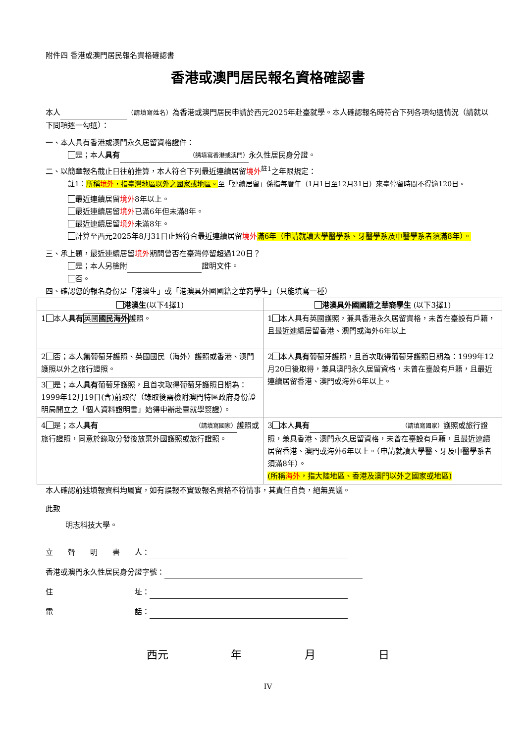附件四 香港或澳門居民報名資格確認書
香港或澳門居民報名資格確認書
本人 （請填寫姓名）為香港或澳門居民申請於西元2025年赴臺就學。本人確認報名時符合下列各項勾選情況（請就以下問項逐一勾選）：
一、本人具有香港或澳門永久居留資格證件：
是；本人具有 （請填寫香港或澳門） 永久性居民身分證。
二、以簡章報名截止日往前推算，本人符合下列最近連續居留境外<sup>註1</sup>之年限規定：
註1：所稱境外，指臺灣地區以外之國家或地區。至「連續居留」係指每曆年（1月1日至12月31日）來臺停留時間不得逾120日。
最近連續居留境外8年以上。
最近連續居留境外已滿6年但未滿8年。
最近連續居留境外未滿8年。
計算至西元2025年8月31日止始符合最近連續居留境外 滿6年（申請就讀大學醫學系、牙醫學系及中醫學系者須滿8年）。
三、承上題，最近連續居留境外期間曾否在臺灣停留超過120日？
是；本人另檢附 證明文件。
否。
四、確認您的報名身份是「港澳生」或「港澳具外國國籍之華裔學生」（只能填寫一種）
| 港澳生 (以下4擇1) | 港澳具外國國籍之華裔學生 (以下3擇1) |
| --- | --- |
| 1 本人 具有 英國 國民海外 護照。 | 1 本人具有英國護照，兼具香港永久居留資格，未曾在臺設有戶籍，且最近連續居留香港、澳門或海外6年以上 |
| 2 否；本人 無 葡萄牙護照、英國國民（海外）護照或香港、澳門護照以外之旅行證照。 | 2 本人 具有 葡萄牙護照，且首次取得葡萄牙護照日期為：1999年12月20日後取得，兼具澳門永久居留資格，未曾在臺設有戶籍，且最近連續居留香港、澳門或海外6年以上。 |
| 3 是；本人 具有 葡萄牙護照，且首次取得葡萄牙護照日期為：1999年12月19日(含)前取得（錄取後需檢附澳門特區政府身份證明局開立之「個人資料證明書」始得申辦赴臺就學簽證）。 | |
| 4 是；本人 具有 （請填寫國家） 護照或旅行證照，同意於錄取分發後放棄外國護照或旅行證照。 | 3 本人 具有 （請填寫國家） 護照或旅行證照，兼具香港、澳門永久居留資格，未曾在臺設有戶籍，且最近連續居留香港、澳門或海外6年以上。（申請就讀大學醫、牙及中醫學系者須滿8年）。 (所稱 海外 ，指大陸地區、香港及澳門以外之國家或地區) |
本人確認前述填報資料均屬實，如有誤報不實致報名資格不符情事，其責任自負，絕無異議。
此致
明志科技大學。
立　　聲　　明　　書　　人：
香港或澳門永久性居民身分證字號：
住　　　　　　　　　　　址：
電　　　　　　　　　　　話：
西元 年 月 日
IV